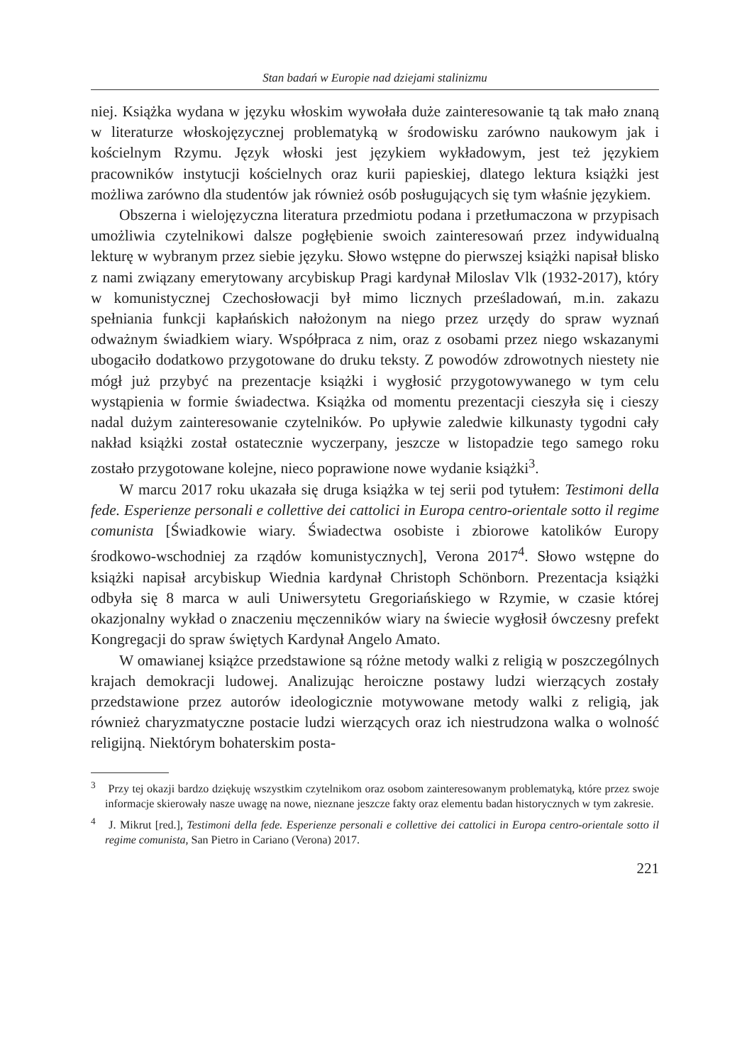Stan badań w Europie nad dziejami stalinizmu
niej. Książka wydana w języku włoskim wywołała duże zainteresowanie tą tak mało znaną w literaturze włoskojęzycznej problematyką w środowisku zarówno naukowym jak i kościelnym Rzymu. Język włoski jest językiem wykładowym, jest też językiem pracowników instytucji kościelnych oraz kurii papieskiej, dlatego lektura książki jest możliwa zarówno dla studentów jak również osób posługujących się tym właśnie językiem.
Obszerna i wielojęzyczna literatura przedmiotu podana i przetłumaczona w przypisach umożliwia czytelnikowi dalsze pogłębienie swoich zainteresowań przez indywidualną lekturę w wybranym przez siebie języku. Słowo wstępne do pierwszej książki napisał blisko z nami związany emerytowany arcybiskup Pragi kardynał Miloslav Vlk (1932-2017), który w komunistycznej Czechosłowacji był mimo licznych prześladowań, m.in. zakazu spełniania funkcji kapłańskich nałożonym na niego przez urzędy do spraw wyznań odważnym świadkiem wiary. Współpraca z nim, oraz z osobami przez niego wskazanymi ubogaciło dodatkowo przygotowane do druku teksty. Z powodów zdrowotnych niestety nie mógł już przybyć na prezentacje książki i wygłosić przygotowywanego w tym celu wystąpienia w formie świadectwa. Książka od momentu prezentacji cieszyła się i cieszy nadal dużym zainteresowanie czytelników. Po upływie zaledwie kilkunasty tygodni cały nakład książki został ostatecznie wyczerpany, jeszcze w listopadzie tego samego roku zostało przygotowane kolejne, nieco poprawione nowe wydanie książki<sup>3</sup>.
W marcu 2017 roku ukazała się druga książka w tej serii pod tytułem: Testimoni della fede. Esperienze personali e collettive dei cattolici in Europa centro-orientale sotto il regime comunista [Świadkowie wiary. Świadectwa osobiste i zbiorowe katolików Europy środkowo-wschodniej za rządów komunistycznych], Verona 2017<sup>4</sup>. Słowo wstępne do książki napisał arcybiskup Wiednia kardynał Christoph Schönborn. Prezentacja książki odbyła się 8 marca w auli Uniwersytetu Gregoriańskiego w Rzymie, w czasie której okazjonalny wykład o znaczeniu męczenników wiary na świecie wygłosił ówczesny prefekt Kongregacji do spraw świętych Kardynał Angelo Amato.
W omawianej książce przedstawione są różne metody walki z religią w poszczególnych krajach demokracji ludowej. Analizując heroiczne postawy ludzi wierzących zostały przedstawione przez autorów ideologicznie motywowane metody walki z religią, jak również charyzmatyczne postacie ludzi wierzących oraz ich niestrudzona walka o wolność religijną. Niektórym bohaterskim posta-
<sup>3</sup> Przy tej okazji bardzo dziękuję wszystkim czytelnikom oraz osobom zainteresowanym problematyką, które przez swoje informacje skierowały nasze uwagę na nowe, nieznane jeszcze fakty oraz elementu badan historycznych w tym zakresie.
<sup>4</sup> J. Mikrut [red.], Testimoni della fede. Esperienze personali e collettive dei cattolici in Europa centro-orientale sotto il regime comunista, San Pietro in Cariano (Verona) 2017.
221